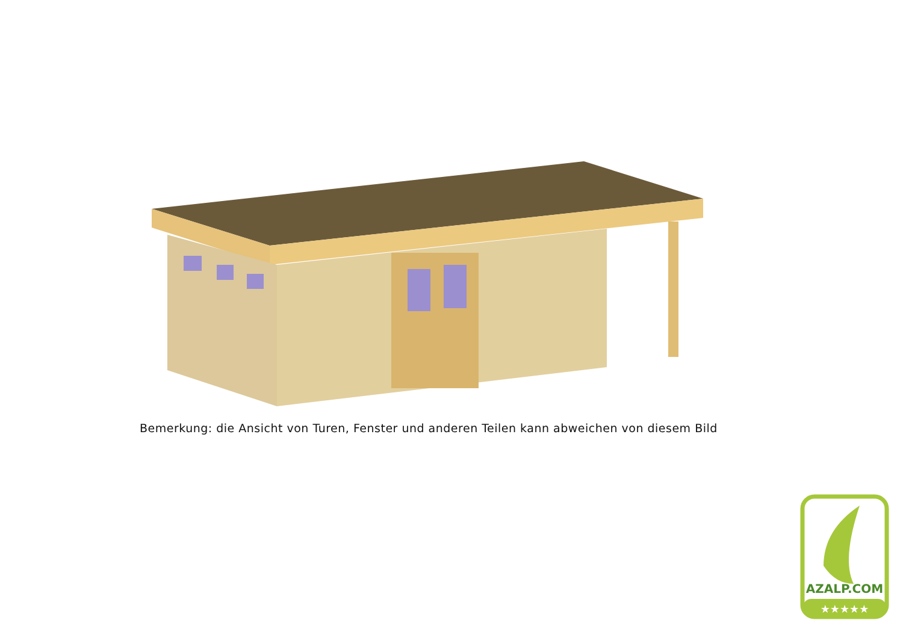Bemerkung: die Ansicht von Turen, Fenster und anderen Teilen kann abweichen von diesem Bild
AZALP.COM
★★★★★